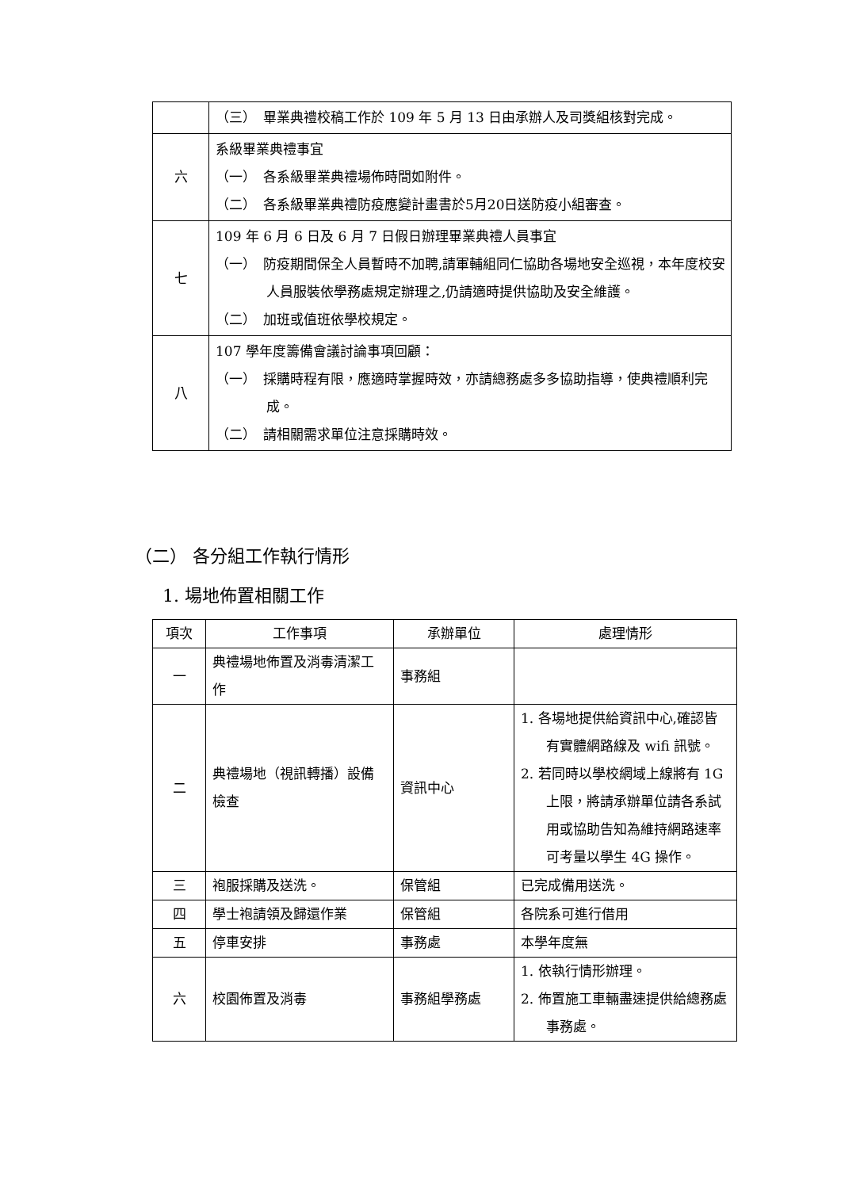| | （三） 畢業典禮校稿工作於 109 年 5 月 13 日由承辦人及司獎組核對完成。 |
| 六 | 系級畢業典禮事宜 （一） 各系級畢業典禮場佈時間如附件。 （二） 各系級畢業典禮防疫應變計畫書於5月20日送防疫小組審查。 |
| 七 | 109 年 6 月 6 日及 6 月 7 日假日辦理畢業典禮人員事宜 （一） 防疫期間保全人員暫時不加聘,請軍輔組同仁協助各場地安全巡視，本年度校安人員服裝依學務處規定辦理之,仍請適時提供協助及安全維護。 （二） 加班或值班依學校規定。 |
| 八 | 107 學年度籌備會議討論事項回顧： （一） 採購時程有限，應適時掌握時效，亦請總務處多多協助指導，使典禮順利完成。 （二） 請相關需求單位注意採購時效。 |
（二） 各分組工作執行情形
1. 場地佈置相關工作
| 項次 | 工作事項 | 承辦單位 | 處理情形 |
| --- | --- | --- | --- |
| 一 | 典禮場地佈置及消毒清潔工作 | 事務組 | |
| 二 | 典禮場地（視訊轉播）設備檢查 | 資訊中心 | 1. 各場地提供給資訊中心,確認皆有實體網路線及 wifi 訊號。 2. 若同時以學校網域上線將有 1G 上限，將請承辦單位請各系試用或協助告知為維持網路速率可考量以學生 4G 操作。 |
| 三 | 袍服採購及送洗。 | 保管組 | 已完成備用送洗。 |
| 四 | 學士袍請領及歸還作業 | 保管組 | 各院系可進行借用 |
| 五 | 停車安排 | 事務處 | 本學年度無 |
| 六 | 校園佈置及消毒 | 事務組學務處 | 1. 依執行情形辦理。 2. 佈置施工車輛盡速提供給總務處事務處。 |